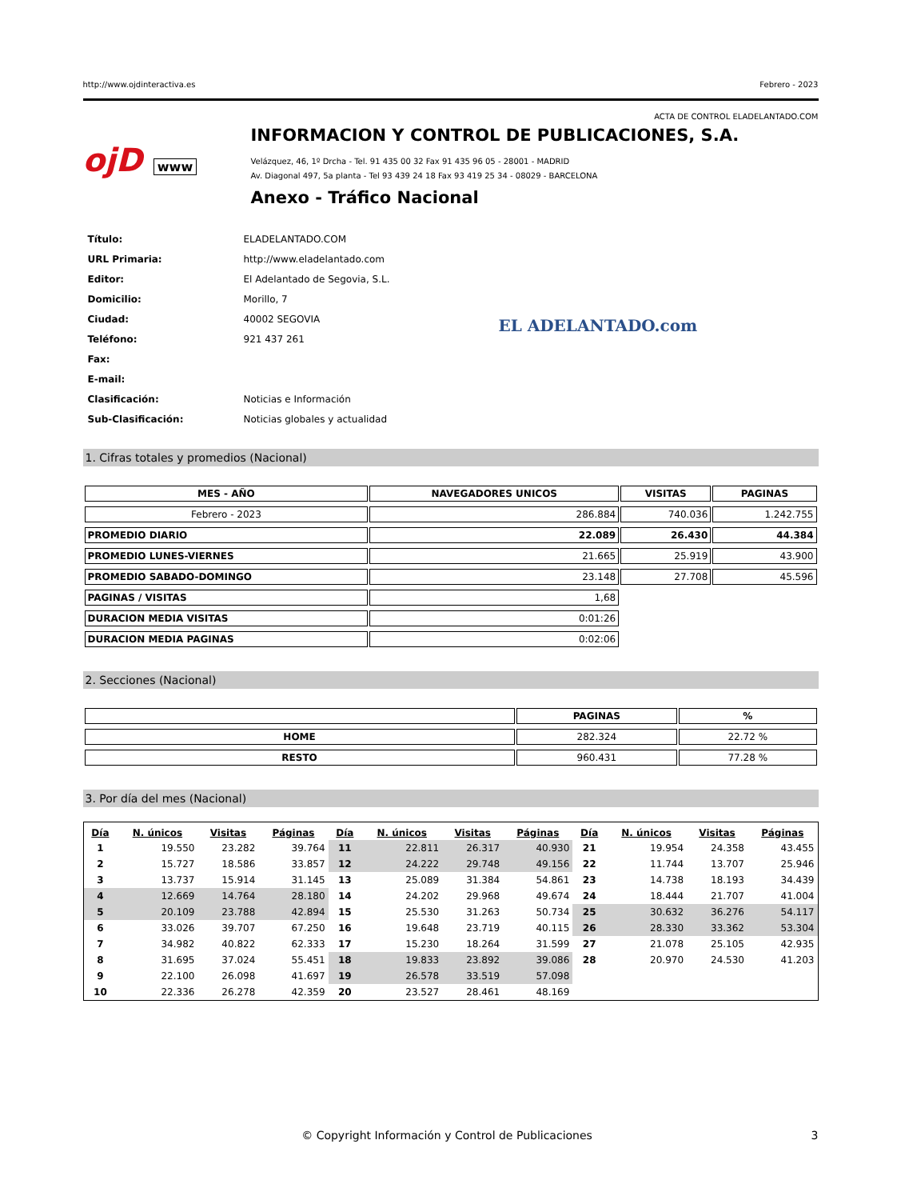http://www.ojdinteractiva.es Febrero - 2023
ACTA DE CONTROL ELADELANTADO.COM
ojD www
INFORMACION Y CONTROL DE PUBLICACIONES, S.A.
Velázquez, 46, 1º Drcha - Tel. 91 435 00 32 Fax 91 435 96 05 - 28001 - MADRID
Av. Diagonal 497, 5a planta - Tel 93 439 24 18 Fax 93 419 25 34 - 08029 - BARCELONA
Anexo - Tráfico Nacional
| Título: | ELADELANTADO.COM |
| URL Primaria: | http://www.eladelantado.com |
| Editor: | El Adelantado de Segovia, S.L. |
| Domicilio: | Morillo, 7 |
| Ciudad: | 40002 SEGOVIA |
| Teléfono: | 921 437 261 |
| Fax: | |
| E-mail: | |
| Clasificación: | Noticias e Información |
| Sub-Clasificación: | Noticias globales y actualidad |
EL ADELANTADO.com
1. Cifras totales y promedios (Nacional)
| MES - AÑO | NAVEGADORES UNICOS | VISITAS | PAGINAS |
| --- | --- | --- | --- |
| Febrero - 2023 | 286.884 | 740.036 | 1.242.755 |
| PROMEDIO DIARIO | 22.089 | 26.430 | 44.384 |
| PROMEDIO LUNES-VIERNES | 21.665 | 25.919 | 43.900 |
| PROMEDIO SABADO-DOMINGO | 23.148 | 27.708 | 45.596 |
| PAGINAS / VISITAS | 1,68 | | |
| DURACION MEDIA VISITAS | 0:01:26 | | |
| DURACION MEDIA PAGINAS | 0:02:06 | | |
2. Secciones (Nacional)
| | PAGINAS | % |
| --- | --- | --- |
| HOME | 282.324 | 22.72 % |
| RESTO | 960.431 | 77.28 % |
3. Por día del mes (Nacional)
| Día | N. únicos | Visitas | Páginas | Día | N. únicos | Visitas | Páginas | Día | N. únicos | Visitas | Páginas |
| --- | --- | --- | --- | --- | --- | --- | --- | --- | --- | --- | --- |
| 1 | 19.550 | 23.282 | 39.764 | 11 | 22.811 | 26.317 | 40.930 | 21 | 19.954 | 24.358 | 43.455 |
| 2 | 15.727 | 18.586 | 33.857 | 12 | 24.222 | 29.748 | 49.156 | 22 | 11.744 | 13.707 | 25.946 |
| 3 | 13.737 | 15.914 | 31.145 | 13 | 25.089 | 31.384 | 54.861 | 23 | 14.738 | 18.193 | 34.439 |
| 4 | 12.669 | 14.764 | 28.180 | 14 | 24.202 | 29.968 | 49.674 | 24 | 18.444 | 21.707 | 41.004 |
| 5 | 20.109 | 23.788 | 42.894 | 15 | 25.530 | 31.263 | 50.734 | 25 | 30.632 | 36.276 | 54.117 |
| 6 | 33.026 | 39.707 | 67.250 | 16 | 19.648 | 23.719 | 40.115 | 26 | 28.330 | 33.362 | 53.304 |
| 7 | 34.982 | 40.822 | 62.333 | 17 | 15.230 | 18.264 | 31.599 | 27 | 21.078 | 25.105 | 42.935 |
| 8 | 31.695 | 37.024 | 55.451 | 18 | 19.833 | 23.892 | 39.086 | 28 | 20.970 | 24.530 | 41.203 |
| 9 | 22.100 | 26.098 | 41.697 | 19 | 26.578 | 33.519 | 57.098 | | | | |
| 10 | 22.336 | 26.278 | 42.359 | 20 | 23.527 | 28.461 | 48.169 | | | | |
© Copyright Información y Control de Publicaciones 3